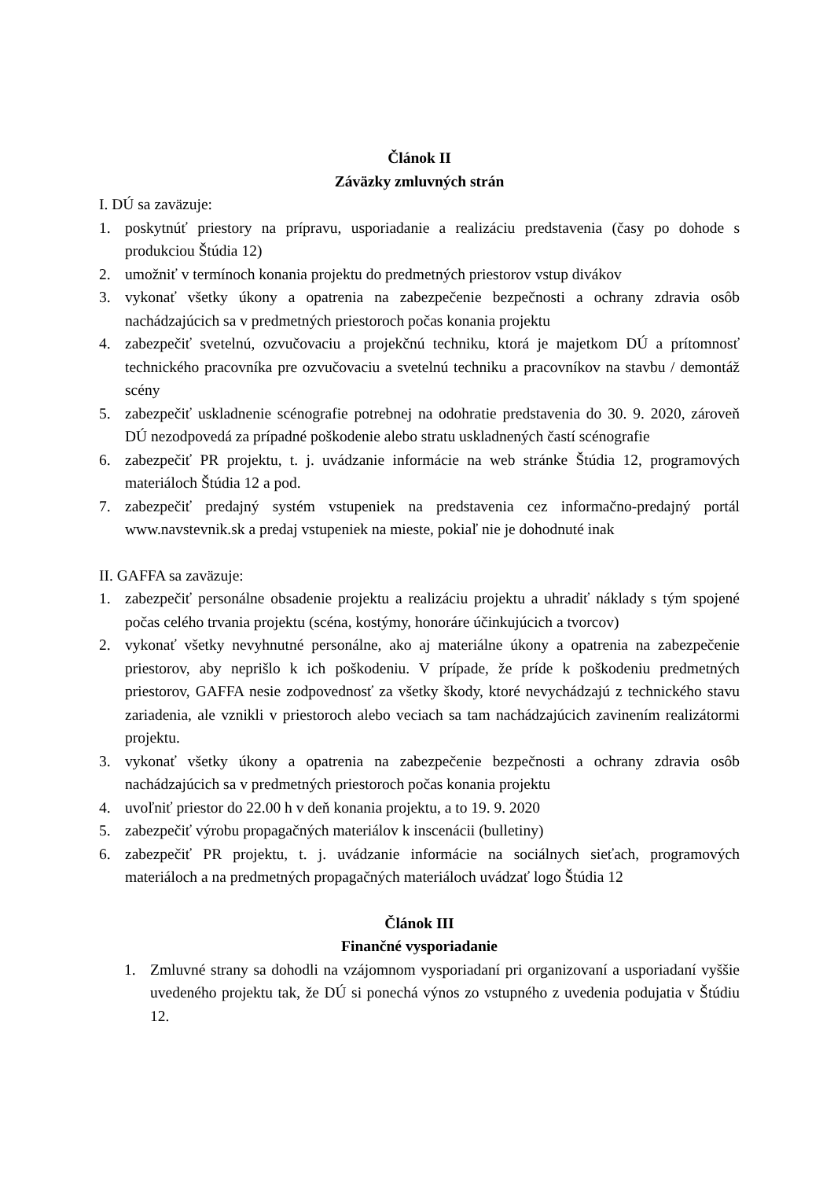Článok II
Záväzky zmluvných strán
I. DÚ sa zaväzuje:
1. poskytnúť priestory na prípravu, usporiadanie a realizáciu predstavenia (časy po dohode s produkciou Štúdia 12)
2. umožniť v termínoch konania projektu do predmetných priestorov vstup divákov
3. vykonať všetky úkony a opatrenia na zabezpečenie bezpečnosti a ochrany zdravia osôb nachádzajúcich sa v predmetných priestoroch počas konania projektu
4. zabezpečiť svetelnú, ozvučovaciu a projekčnú techniku, ktorá je majetkom DÚ a prítomnosť technického pracovníka pre ozvučovaciu a svetelnú techniku a pracovníkov na stavbu / demontáž scény
5. zabezpečiť uskladnenie scénografie potrebnej na odohratie predstavenia do 30. 9. 2020, zároveň DÚ nezodpovedá za prípadné poškodenie alebo stratu uskladnených častí scénografie
6. zabezpečiť PR projektu, t. j. uvádzanie informácie na web stránke Štúdia 12, programových materiáloch Štúdia 12 a pod.
7. zabezpečiť predajný systém vstupeniek na predstavenia cez informačno-predajný portál www.navstevnik.sk a predaj vstupeniek na mieste, pokiaľ nie je dohodnuté inak
II. GAFFA sa zaväzuje:
1. zabezpečiť personálne obsadenie projektu a realizáciu projektu a uhradiť náklady s tým spojené počas celého trvania projektu (scéna, kostýmy, honoráre účinkujúcich a tvorcov)
2. vykonať všetky nevyhnutné personálne, ako aj materiálne úkony a opatrenia na zabezpečenie priestorov, aby neprišlo k ich poškodeniu. V prípade, že príde k poškodeniu predmetných priestorov, GAFFA nesie zodpovednosť za všetky škody, ktoré nevychádzajú z technického stavu zariadenia, ale vznikli v priestoroch alebo veciach sa tam nachádzajúcich zavinením realizátormi projektu.
3. vykonať všetky úkony a opatrenia na zabezpečenie bezpečnosti a ochrany zdravia osôb nachádzajúcich sa v predmetných priestoroch počas konania projektu
4. uvoľniť priestor do 22.00 h v deň konania projektu, a to 19. 9. 2020
5. zabezpečiť výrobu propagačných materiálov k inscenácii (bulletiny)
6. zabezpečiť PR projektu, t. j. uvádzanie informácie na sociálnych sieťach, programových materiáloch a na predmetných propagačných materiáloch uvádzať logo Štúdia 12
Článok III
Finančné vysporiadanie
1. Zmluvné strany sa dohodli na vzájomnom vysporiadaní pri organizovaní a usporiadaní vyššie uvedeného projektu tak, že DÚ si ponechá výnos zo vstupného z uvedenia podujatia v Štúdiu 12.